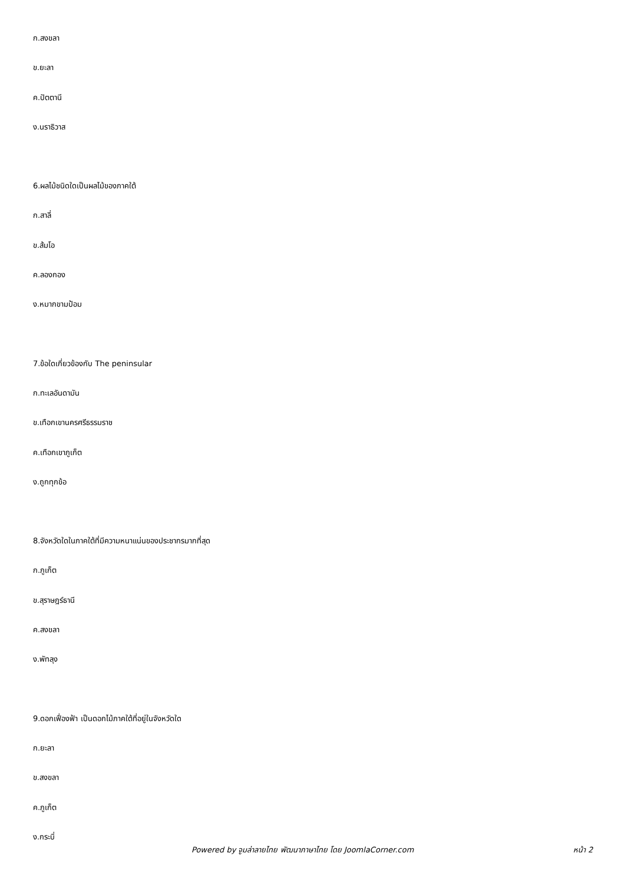ก.สงขลา
ข.ยะลา
ค.ปัตตานี
ง.นราธิวาส
6.ผลไม้ชนิดใดเป็นผลไม้ของภาคใต้
ก.สาลี่
ข.ส้มโอ
ค.ลองกอง
ง.หมากขามป้อม
7.ข้อใดเกี่ยวข้องกับ The peninsular
ก.ทะเลอันดามัน
ข.เทือกเขานครศรีธรรมราช
ค.เทือกเขาภูเก็ต
ง.ถูกทุกข้อ
8.จังหวัดใดในภาคใต้ที่มีความหนาแน่นของประชากรมากที่สุด
ก.ภูเก็ต
ข.สุราษฎร์ธานี
ค.สงขลา
ง.พัทลุง
9.ดอกเฟื่องฟ้า เป็นดอกไม้ภาคใต้ที่อยู่ในจังหวัดใด
ก.ยะลา
ข.สงขลา
ค.ภูเก็ต
ง.กระบี่
Powered by จูมล่าลายไทย พัฒนาภาษาไทย โดย JoomlaCorner.com หน้า 2